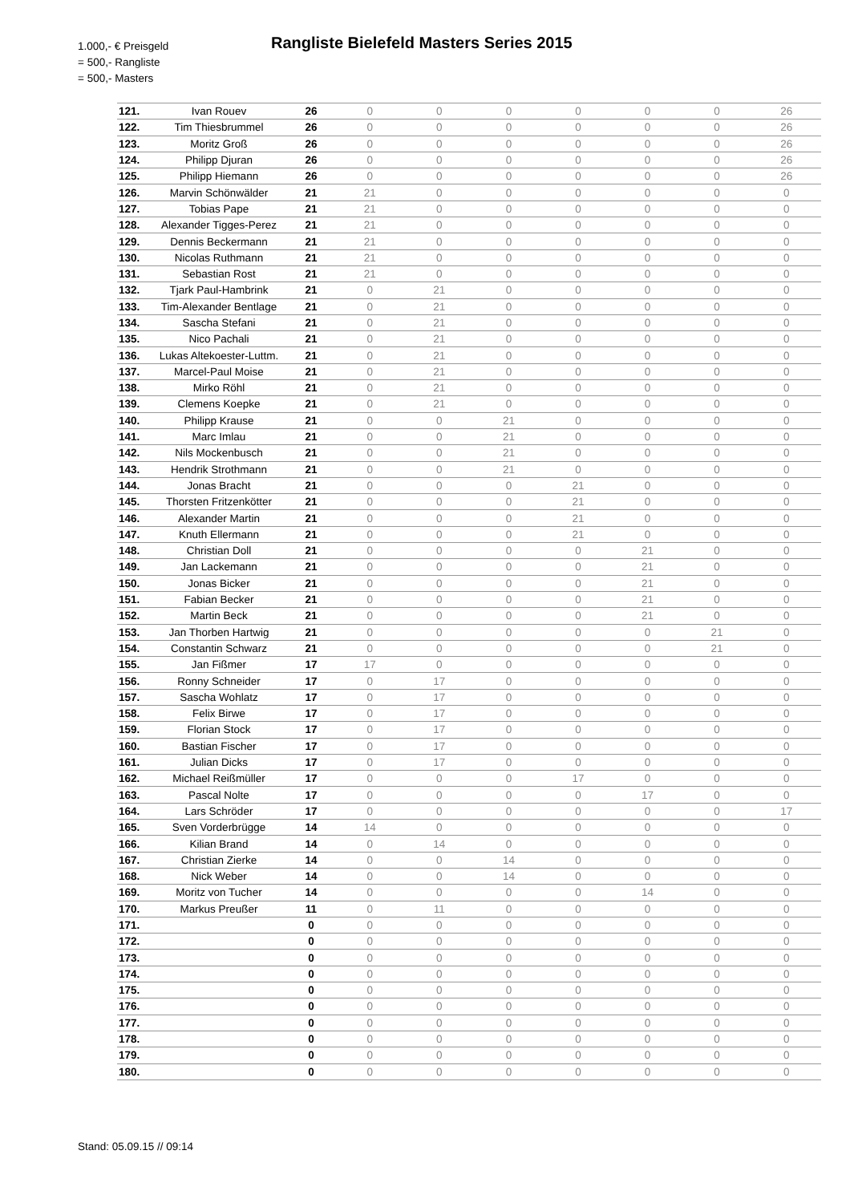1.000,- € Preisgeld
= 500,- Rangliste
= 500,- Masters
Rangliste Bielefeld Masters Series 2015
| 121. | Ivan Rouev | 26 | 0 | 0 | 0 | 0 | 0 | 0 | 26 |
| 122. | Tim Thiesbrummel | 26 | 0 | 0 | 0 | 0 | 0 | 0 | 26 |
| 123. | Moritz Groß | 26 | 0 | 0 | 0 | 0 | 0 | 0 | 26 |
| 124. | Philipp Djuran | 26 | 0 | 0 | 0 | 0 | 0 | 0 | 26 |
| 125. | Philipp Hiemann | 26 | 0 | 0 | 0 | 0 | 0 | 0 | 26 |
| 126. | Marvin Schönwälder | 21 | 21 | 0 | 0 | 0 | 0 | 0 | 0 |
| 127. | Tobias Pape | 21 | 21 | 0 | 0 | 0 | 0 | 0 | 0 |
| 128. | Alexander Tigges-Perez | 21 | 21 | 0 | 0 | 0 | 0 | 0 | 0 |
| 129. | Dennis Beckermann | 21 | 21 | 0 | 0 | 0 | 0 | 0 | 0 |
| 130. | Nicolas Ruthmann | 21 | 21 | 0 | 0 | 0 | 0 | 0 | 0 |
| 131. | Sebastian Rost | 21 | 21 | 0 | 0 | 0 | 0 | 0 | 0 |
| 132. | Tjark Paul-Hambrink | 21 | 0 | 21 | 0 | 0 | 0 | 0 | 0 |
| 133. | Tim-Alexander Bentlage | 21 | 0 | 21 | 0 | 0 | 0 | 0 | 0 |
| 134. | Sascha Stefani | 21 | 0 | 21 | 0 | 0 | 0 | 0 | 0 |
| 135. | Nico Pachali | 21 | 0 | 21 | 0 | 0 | 0 | 0 | 0 |
| 136. | Lukas Altekoester-Luttm. | 21 | 0 | 21 | 0 | 0 | 0 | 0 | 0 |
| 137. | Marcel-Paul Moise | 21 | 0 | 21 | 0 | 0 | 0 | 0 | 0 |
| 138. | Mirko Röhl | 21 | 0 | 21 | 0 | 0 | 0 | 0 | 0 |
| 139. | Clemens Koepke | 21 | 0 | 21 | 0 | 0 | 0 | 0 | 0 |
| 140. | Philipp Krause | 21 | 0 | 0 | 21 | 0 | 0 | 0 | 0 |
| 141. | Marc Imlau | 21 | 0 | 0 | 21 | 0 | 0 | 0 | 0 |
| 142. | Nils Mockenbusch | 21 | 0 | 0 | 21 | 0 | 0 | 0 | 0 |
| 143. | Hendrik Strothmann | 21 | 0 | 0 | 21 | 0 | 0 | 0 | 0 |
| 144. | Jonas Bracht | 21 | 0 | 0 | 0 | 21 | 0 | 0 | 0 |
| 145. | Thorsten Fritzenkötter | 21 | 0 | 0 | 0 | 21 | 0 | 0 | 0 |
| 146. | Alexander Martin | 21 | 0 | 0 | 0 | 21 | 0 | 0 | 0 |
| 147. | Knuth Ellermann | 21 | 0 | 0 | 0 | 21 | 0 | 0 | 0 |
| 148. | Christian Doll | 21 | 0 | 0 | 0 | 0 | 21 | 0 | 0 |
| 149. | Jan Lackemann | 21 | 0 | 0 | 0 | 0 | 21 | 0 | 0 |
| 150. | Jonas Bicker | 21 | 0 | 0 | 0 | 0 | 21 | 0 | 0 |
| 151. | Fabian Becker | 21 | 0 | 0 | 0 | 0 | 21 | 0 | 0 |
| 152. | Martin Beck | 21 | 0 | 0 | 0 | 0 | 21 | 0 | 0 |
| 153. | Jan Thorben Hartwig | 21 | 0 | 0 | 0 | 0 | 0 | 21 | 0 |
| 154. | Constantin Schwarz | 21 | 0 | 0 | 0 | 0 | 0 | 21 | 0 |
| 155. | Jan Fißmer | 17 | 17 | 0 | 0 | 0 | 0 | 0 | 0 |
| 156. | Ronny Schneider | 17 | 0 | 17 | 0 | 0 | 0 | 0 | 0 |
| 157. | Sascha Wohlatz | 17 | 0 | 17 | 0 | 0 | 0 | 0 | 0 |
| 158. | Felix Birwe | 17 | 0 | 17 | 0 | 0 | 0 | 0 | 0 |
| 159. | Florian Stock | 17 | 0 | 17 | 0 | 0 | 0 | 0 | 0 |
| 160. | Bastian Fischer | 17 | 0 | 17 | 0 | 0 | 0 | 0 | 0 |
| 161. | Julian Dicks | 17 | 0 | 17 | 0 | 0 | 0 | 0 | 0 |
| 162. | Michael Reißmüller | 17 | 0 | 0 | 0 | 17 | 0 | 0 | 0 |
| 163. | Pascal Nolte | 17 | 0 | 0 | 0 | 0 | 17 | 0 | 0 |
| 164. | Lars Schröder | 17 | 0 | 0 | 0 | 0 | 0 | 0 | 17 |
| 165. | Sven Vorderbrügge | 14 | 14 | 0 | 0 | 0 | 0 | 0 | 0 |
| 166. | Kilian Brand | 14 | 0 | 14 | 0 | 0 | 0 | 0 | 0 |
| 167. | Christian Zierke | 14 | 0 | 0 | 14 | 0 | 0 | 0 | 0 |
| 168. | Nick Weber | 14 | 0 | 0 | 14 | 0 | 0 | 0 | 0 |
| 169. | Moritz von Tucher | 14 | 0 | 0 | 0 | 0 | 14 | 0 | 0 |
| 170. | Markus Preußer | 11 | 0 | 11 | 0 | 0 | 0 | 0 | 0 |
| 171. | | 0 | 0 | 0 | 0 | 0 | 0 | 0 | 0 |
| 172. | | 0 | 0 | 0 | 0 | 0 | 0 | 0 | 0 |
| 173. | | 0 | 0 | 0 | 0 | 0 | 0 | 0 | 0 |
| 174. | | 0 | 0 | 0 | 0 | 0 | 0 | 0 | 0 |
| 175. | | 0 | 0 | 0 | 0 | 0 | 0 | 0 | 0 |
| 176. | | 0 | 0 | 0 | 0 | 0 | 0 | 0 | 0 |
| 177. | | 0 | 0 | 0 | 0 | 0 | 0 | 0 | 0 |
| 178. | | 0 | 0 | 0 | 0 | 0 | 0 | 0 | 0 |
| 179. | | 0 | 0 | 0 | 0 | 0 | 0 | 0 | 0 |
| 180. | | 0 | 0 | 0 | 0 | 0 | 0 | 0 | 0 |
Stand: 05.09.15 // 09:14